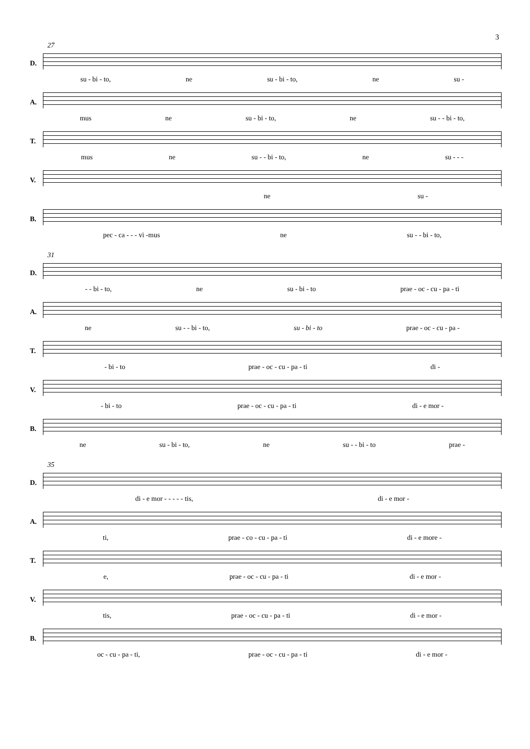3
27
D.
su - bi - to, ne su - bi - to, ne su -
A.
mus ne su - bi - to, ne su - - bi - to,
T.
mus ne su - - bi - to, ne su - - -
V.
ne su -
B.
pec - ca - - - vi -mus ne su - - bi - to,
31
D.
- - bi - to, ne su - bi - to prae - oc - cu - pa - ti
A.
ne su - - bi - to, su - bi - to prae - oc - cu - pa -
T.
- bi - to prae - oc - cu - pa - ti di -
V.
- bi - to prae - oc - cu - pa - ti di - e mor -
B.
ne su - bi - to, ne su - - bi - to prae -
35
D.
di - e mor - - - - - tis, di - e mor -
A.
ti, prae - co - cu - pa - ti di - e more -
T.
e, prae - oc - cu - pa - ti di - e mor -
V.
tis, prae - oc - cu - pa - ti di - e mor -
B.
oc - cu - pa - ti, prae - oc - cu - pa - ti di - e mor -